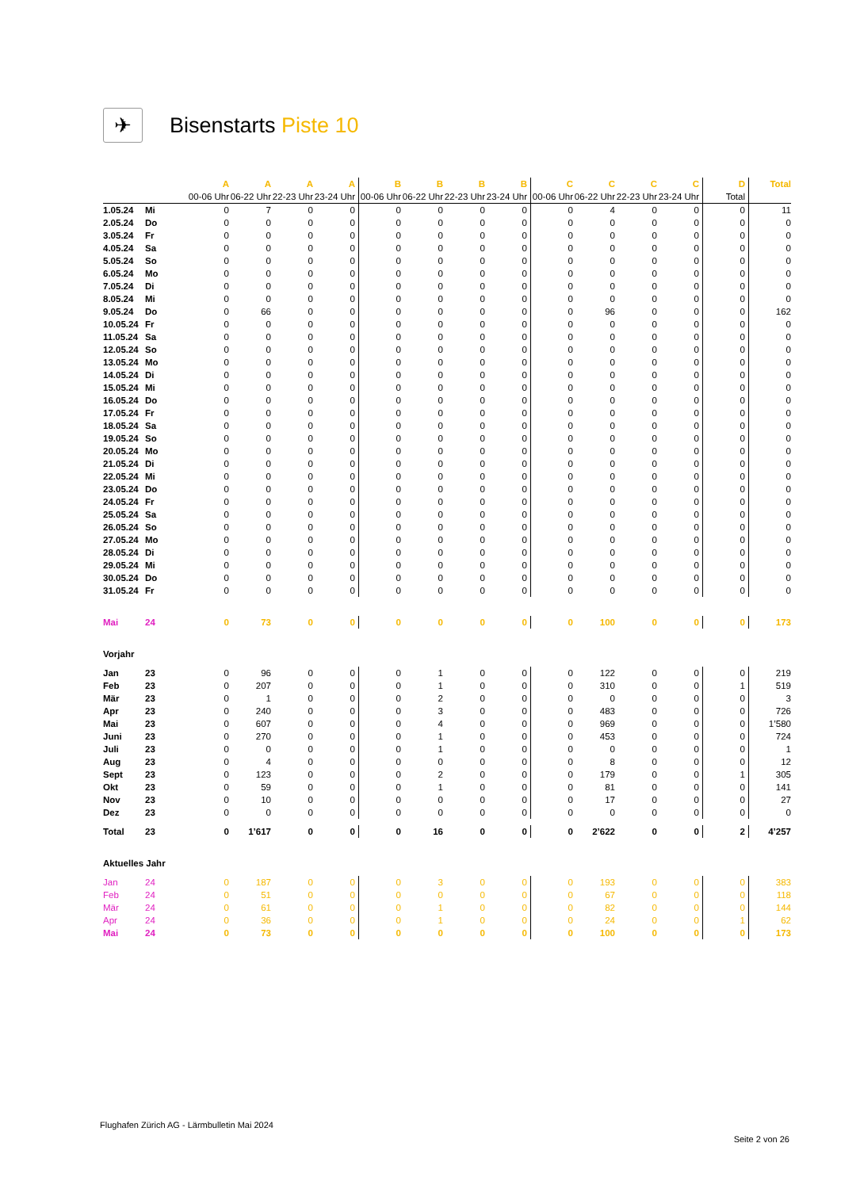✈
Bisenstarts Piste 10
| | | A | A | A | A | B | B | B | B | C | C | C | C | D | Total |
| | | 00-06 Uhr | 06-22 Uhr | 22-23 Uhr | 23-24 Uhr | 00-06 Uhr | 06-22 Uhr | 22-23 Uhr | 23-24 Uhr | 00-06 Uhr | 06-22 Uhr | 22-23 Uhr | 23-24 Uhr | Total | |
| 1.05.24 | Mi | 0 | 7 | 0 | 0 | 0 | 0 | 0 | 0 | 0 | 4 | 0 | 0 | 0 | 11 |
| 2.05.24 | Do | 0 | 0 | 0 | 0 | 0 | 0 | 0 | 0 | 0 | 0 | 0 | 0 | 0 | 0 |
| 3.05.24 | Fr | 0 | 0 | 0 | 0 | 0 | 0 | 0 | 0 | 0 | 0 | 0 | 0 | 0 | 0 |
| 4.05.24 | Sa | 0 | 0 | 0 | 0 | 0 | 0 | 0 | 0 | 0 | 0 | 0 | 0 | 0 | 0 |
| 5.05.24 | So | 0 | 0 | 0 | 0 | 0 | 0 | 0 | 0 | 0 | 0 | 0 | 0 | 0 | 0 |
| 6.05.24 | Mo | 0 | 0 | 0 | 0 | 0 | 0 | 0 | 0 | 0 | 0 | 0 | 0 | 0 | 0 |
| 7.05.24 | Di | 0 | 0 | 0 | 0 | 0 | 0 | 0 | 0 | 0 | 0 | 0 | 0 | 0 | 0 |
| 8.05.24 | Mi | 0 | 0 | 0 | 0 | 0 | 0 | 0 | 0 | 0 | 0 | 0 | 0 | 0 | 0 |
| 9.05.24 | Do | 0 | 66 | 0 | 0 | 0 | 0 | 0 | 0 | 0 | 96 | 0 | 0 | 0 | 162 |
| 10.05.24 | Fr | 0 | 0 | 0 | 0 | 0 | 0 | 0 | 0 | 0 | 0 | 0 | 0 | 0 | 0 |
| 11.05.24 | Sa | 0 | 0 | 0 | 0 | 0 | 0 | 0 | 0 | 0 | 0 | 0 | 0 | 0 | 0 |
| 12.05.24 | So | 0 | 0 | 0 | 0 | 0 | 0 | 0 | 0 | 0 | 0 | 0 | 0 | 0 | 0 |
| 13.05.24 | Mo | 0 | 0 | 0 | 0 | 0 | 0 | 0 | 0 | 0 | 0 | 0 | 0 | 0 | 0 |
| 14.05.24 | Di | 0 | 0 | 0 | 0 | 0 | 0 | 0 | 0 | 0 | 0 | 0 | 0 | 0 | 0 |
| 15.05.24 | Mi | 0 | 0 | 0 | 0 | 0 | 0 | 0 | 0 | 0 | 0 | 0 | 0 | 0 | 0 |
| 16.05.24 | Do | 0 | 0 | 0 | 0 | 0 | 0 | 0 | 0 | 0 | 0 | 0 | 0 | 0 | 0 |
| 17.05.24 | Fr | 0 | 0 | 0 | 0 | 0 | 0 | 0 | 0 | 0 | 0 | 0 | 0 | 0 | 0 |
| 18.05.24 | Sa | 0 | 0 | 0 | 0 | 0 | 0 | 0 | 0 | 0 | 0 | 0 | 0 | 0 | 0 |
| 19.05.24 | So | 0 | 0 | 0 | 0 | 0 | 0 | 0 | 0 | 0 | 0 | 0 | 0 | 0 | 0 |
| 20.05.24 | Mo | 0 | 0 | 0 | 0 | 0 | 0 | 0 | 0 | 0 | 0 | 0 | 0 | 0 | 0 |
| 21.05.24 | Di | 0 | 0 | 0 | 0 | 0 | 0 | 0 | 0 | 0 | 0 | 0 | 0 | 0 | 0 |
| 22.05.24 | Mi | 0 | 0 | 0 | 0 | 0 | 0 | 0 | 0 | 0 | 0 | 0 | 0 | 0 | 0 |
| 23.05.24 | Do | 0 | 0 | 0 | 0 | 0 | 0 | 0 | 0 | 0 | 0 | 0 | 0 | 0 | 0 |
| 24.05.24 | Fr | 0 | 0 | 0 | 0 | 0 | 0 | 0 | 0 | 0 | 0 | 0 | 0 | 0 | 0 |
| 25.05.24 | Sa | 0 | 0 | 0 | 0 | 0 | 0 | 0 | 0 | 0 | 0 | 0 | 0 | 0 | 0 |
| 26.05.24 | So | 0 | 0 | 0 | 0 | 0 | 0 | 0 | 0 | 0 | 0 | 0 | 0 | 0 | 0 |
| 27.05.24 | Mo | 0 | 0 | 0 | 0 | 0 | 0 | 0 | 0 | 0 | 0 | 0 | 0 | 0 | 0 |
| 28.05.24 | Di | 0 | 0 | 0 | 0 | 0 | 0 | 0 | 0 | 0 | 0 | 0 | 0 | 0 | 0 |
| 29.05.24 | Mi | 0 | 0 | 0 | 0 | 0 | 0 | 0 | 0 | 0 | 0 | 0 | 0 | 0 | 0 |
| 30.05.24 | Do | 0 | 0 | 0 | 0 | 0 | 0 | 0 | 0 | 0 | 0 | 0 | 0 | 0 | 0 |
| 31.05.24 | Fr | 0 | 0 | 0 | 0 | 0 | 0 | 0 | 0 | 0 | 0 | 0 | 0 | 0 | 0 |
| Mai | 24 | 0 | 73 | 0 | 0 | 0 | 0 | 0 | 0 | 0 | 100 | 0 | 0 | 0 | 173 |
| Vorjahr | | | | | | | | | | | | | | | |
| Jan | 23 | 0 | 96 | 0 | 0 | 0 | 1 | 0 | 0 | 0 | 122 | 0 | 0 | 0 | 219 |
| Feb | 23 | 0 | 207 | 0 | 0 | 0 | 1 | 0 | 0 | 0 | 310 | 0 | 0 | 1 | 519 |
| Mär | 23 | 0 | 1 | 0 | 0 | 0 | 2 | 0 | 0 | 0 | 0 | 0 | 0 | 0 | 3 |
| Apr | 23 | 0 | 240 | 0 | 0 | 0 | 3 | 0 | 0 | 0 | 483 | 0 | 0 | 0 | 726 |
| Mai | 23 | 0 | 607 | 0 | 0 | 0 | 4 | 0 | 0 | 0 | 969 | 0 | 0 | 0 | 1’580 |
| Juni | 23 | 0 | 270 | 0 | 0 | 0 | 1 | 0 | 0 | 0 | 453 | 0 | 0 | 0 | 724 |
| Juli | 23 | 0 | 0 | 0 | 0 | 0 | 1 | 0 | 0 | 0 | 0 | 0 | 0 | 0 | 1 |
| Aug | 23 | 0 | 4 | 0 | 0 | 0 | 0 | 0 | 0 | 0 | 8 | 0 | 0 | 0 | 12 |
| Sept | 23 | 0 | 123 | 0 | 0 | 0 | 2 | 0 | 0 | 0 | 179 | 0 | 0 | 1 | 305 |
| Okt | 23 | 0 | 59 | 0 | 0 | 0 | 1 | 0 | 0 | 0 | 81 | 0 | 0 | 0 | 141 |
| Nov | 23 | 0 | 10 | 0 | 0 | 0 | 0 | 0 | 0 | 0 | 17 | 0 | 0 | 0 | 27 |
| Dez | 23 | 0 | 0 | 0 | 0 | 0 | 0 | 0 | 0 | 0 | 0 | 0 | 0 | 0 | 0 |
| Total | 23 | 0 | 1’617 | 0 | 0 | 0 | 16 | 0 | 0 | 0 | 2’622 | 0 | 0 | 2 | 4’257 |
| Aktuelles Jahr | | | | | | | | | | | | | | | |
| Jan | 24 | 0 | 187 | 0 | 0 | 0 | 3 | 0 | 0 | 0 | 193 | 0 | 0 | 0 | 383 |
| Feb | 24 | 0 | 51 | 0 | 0 | 0 | 0 | 0 | 0 | 0 | 67 | 0 | 0 | 0 | 118 |
| Mär | 24 | 0 | 61 | 0 | 0 | 0 | 1 | 0 | 0 | 0 | 82 | 0 | 0 | 0 | 144 |
| Apr | 24 | 0 | 36 | 0 | 0 | 0 | 1 | 0 | 0 | 0 | 24 | 0 | 0 | 1 | 62 |
| Mai | 24 | 0 | 73 | 0 | 0 | 0 | 0 | 0 | 0 | 0 | 100 | 0 | 0 | 0 | 173 |
Flughafen Zürich AG - Lärmbulletin Mai 2024
Seite 2 von 26